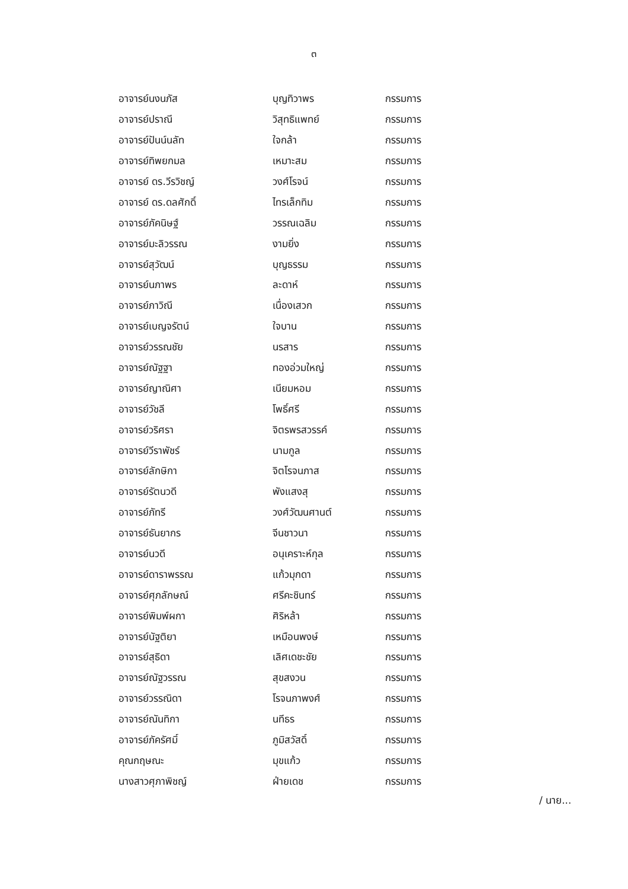๓
| อาจารย์นงนภัส | บุญทิวาพร | กรรมการ |
| อาจารย์ปราณี | วิสุทธิแพทย์ | กรรมการ |
| อาจารย์ปันน์นลัท | ใจกล้า | กรรมการ |
| อาจารย์ทิพยกมล | เหมาะสม | กรรมการ |
| อาจารย์ ดร.วีรวิชญ์ | วงศ์โรจน์ | กรรมการ |
| อาจารย์ ดร.ดลศักดิ์ | ไทรเล็กทิม | กรรมการ |
| อาจารย์ภัคนิษฐ์ | วรรณเฉลิม | กรรมการ |
| อาจารย์มะลิวรรณ | งามยิ่ง | กรรมการ |
| อาจารย์สุวัฒน์ | บุญธรรม | กรรมการ |
| อาจารย์นภาพร | ละดาห์ | กรรมการ |
| อาจารย์ภาวิณี | เนื่องเสวก | กรรมการ |
| อาจารย์เบญจรัตน์ | ใจบาน | กรรมการ |
| อาจารย์วรรณชัย | นรสาร | กรรมการ |
| อาจารย์ณัฐฐา | ทองอ่วมใหญ่ | กรรมการ |
| อาจารย์ญาณิศา | เนียมหอม | กรรมการ |
| อาจารย์วัชลี | โพธิ์ศรี | กรรมการ |
| อาจารย์วริศรา | จิตรพรสวรรค์ | กรรมการ |
| อาจารย์วีราพัชร์ | นามกูล | กรรมการ |
| อาจารย์ลักษิกา | จิตโรจนภาส | กรรมการ |
| อาจารย์รัตนวดี | พังแสงสุ | กรรมการ |
| อาจารย์ภัทรี | วงศ์วัฒนศานต์ | กรรมการ |
| อาจารย์ธันยากร | จีนชาวนา | กรรมการ |
| อาจารย์นวดี | อนุเคราะห์กุล | กรรมการ |
| อาจารย์ดาราพรรณ | แก้วมุกดา | กรรมการ |
| อาจารย์ศุภลักษณ์ | ศรีคะชินทร์ | กรรมการ |
| อาจารย์พิมพ์ผกา | ศิริหล้า | กรรมการ |
| อาจารย์นัฐติยา | เหมือนพงษ์ | กรรมการ |
| อาจารย์สุธิดา | เลิศเดชะชัย | กรรมการ |
| อาจารย์ณัฐวรรณ | สุขสงวน | กรรมการ |
| อาจารย์วรรณิดา | โรจนภาพงศ์ | กรรมการ |
| อาจารย์ณันทิกา | นทีธร | กรรมการ |
| อาจารย์ภัครัศมิ์ | ภูมิสวัสดิ์ | กรรมการ |
| คุณกฤษณะ | มุขแก้ว | กรรมการ |
| นางสาวศุภาพิชญ์ | ฝ่ายเดช | กรรมการ |
/ นาย...